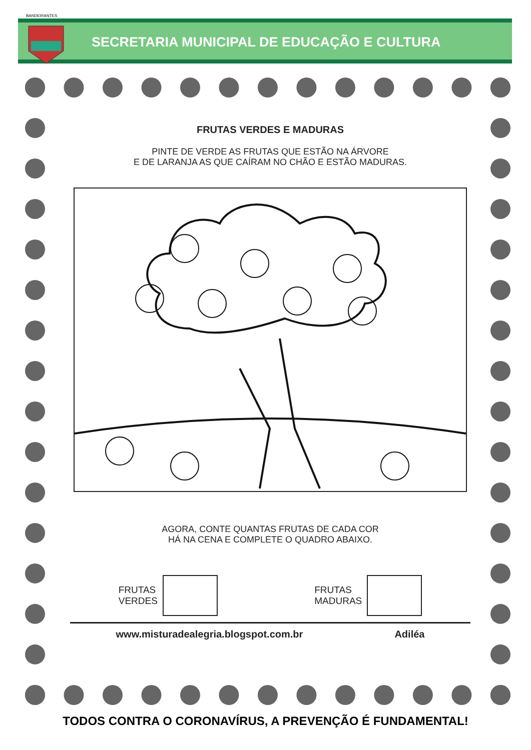SECRETARIA MUNICIPAL DE EDUCAÇÃO E CULTURA
BANDEIRANTES
FRUTAS VERDES E MADURAS
PINTE DE VERDE AS FRUTAS QUE ESTÃO NA ÁRVORE
E DE LARANJA AS QUE CAÍRAM NO CHÃO E ESTÃO MADURAS.
AGORA, CONTE QUANTAS FRUTAS DE CADA COR
HÁ NA CENA E COMPLETE O QUADRO ABAIXO.
FRUTAS
VERDES
FRUTAS
MADURAS
www.misturadealegria.blogspot.com.br Adiléa
TODOS CONTRA O CORONAVÍRUS, A PREVENÇÃO É FUNDAMENTAL!